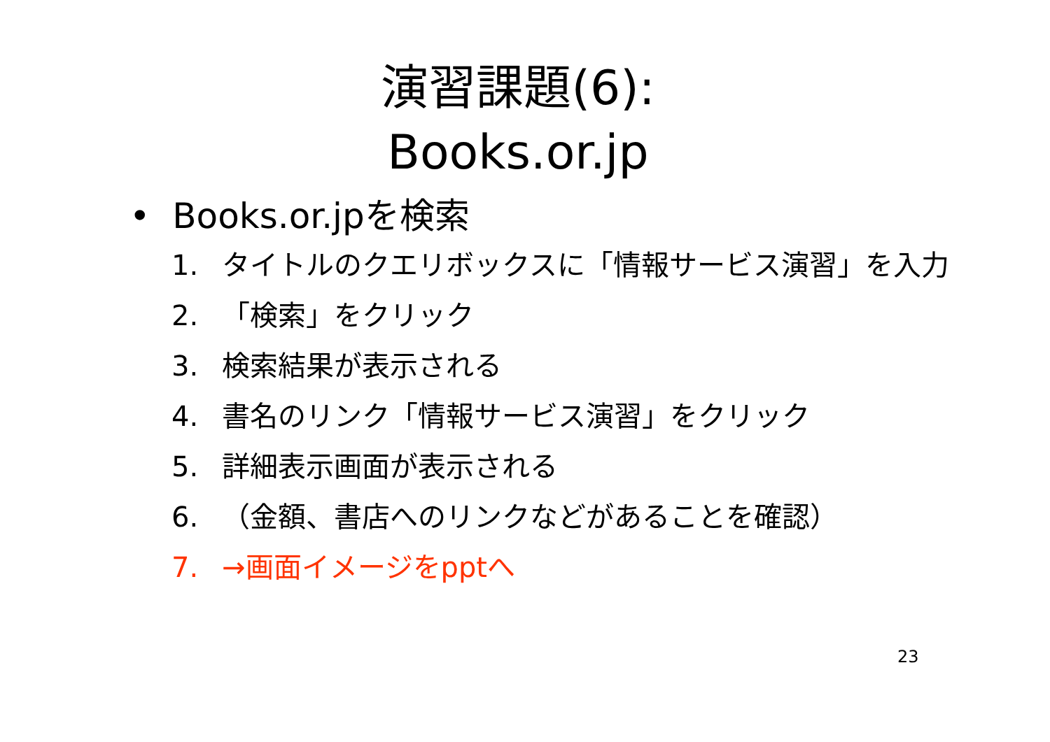演習課題(6):
Books.or.jp
• Books.or.jpを検索
1. タイトルのクエリボックスに「情報サービス演習」を入力
2. 「検索」をクリック
3. 検索結果が表示される
4. 書名のリンク「情報サービス演習」をクリック
5. 詳細表示画面が表示される
6. （金額、書店へのリンクなどがあることを確認）
7. →画面イメージをpptへ
23